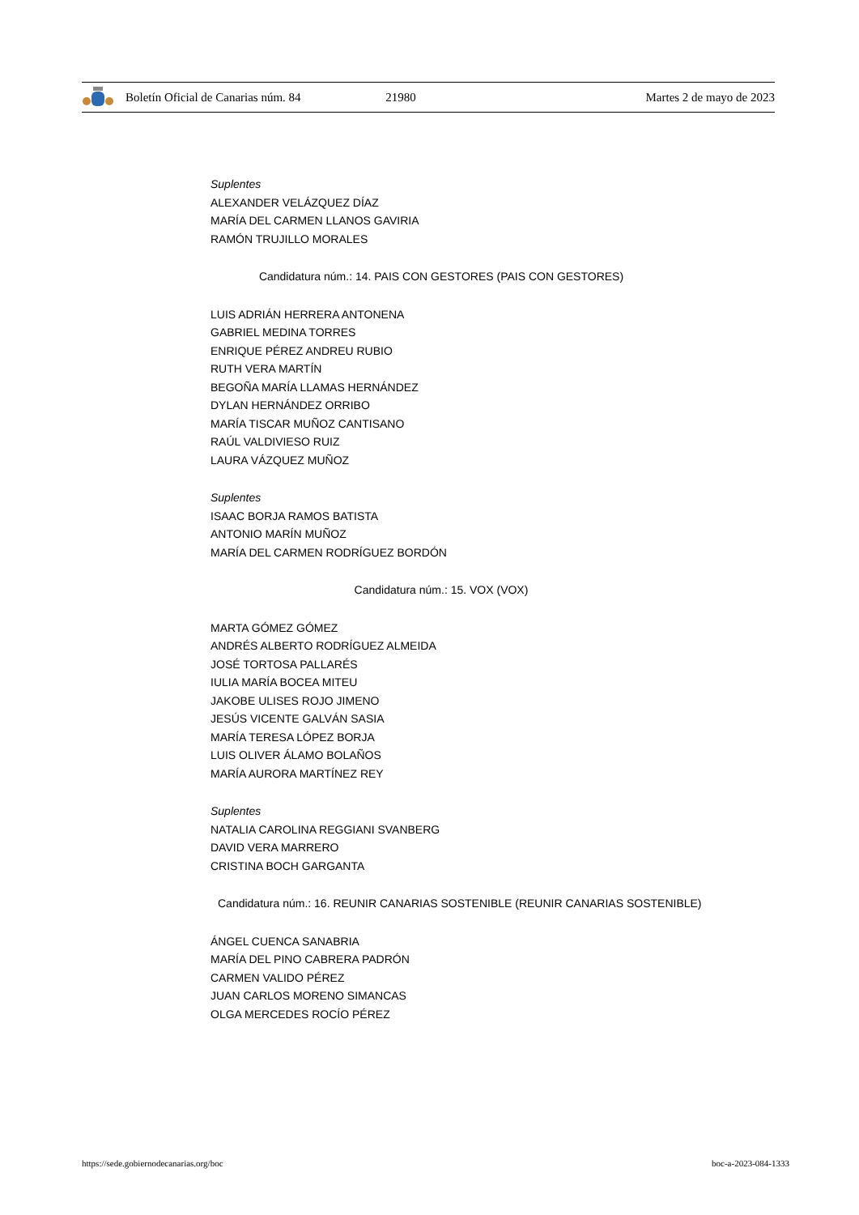Boletín Oficial de Canarias núm. 84 21980 Martes 2 de mayo de 2023
Suplentes
ALEXANDER VELÁZQUEZ DÍAZ
MARÍA DEL CARMEN LLANOS GAVIRIA
RAMÓN TRUJILLO MORALES
Candidatura núm.: 14. PAIS CON GESTORES (PAIS CON GESTORES)
LUIS ADRIÁN HERRERA ANTONENA
GABRIEL MEDINA TORRES
ENRIQUE PÉREZ ANDREU RUBIO
RUTH VERA MARTÍN
BEGOÑA MARÍA LLAMAS HERNÁNDEZ
DYLAN HERNÁNDEZ ORRIBO
MARÍA TISCAR MUÑOZ CANTISANO
RAÚL VALDIVIESO RUIZ
LAURA VÁZQUEZ MUÑOZ
Suplentes
ISAAC BORJA RAMOS BATISTA
ANTONIO MARÍN MUÑOZ
MARÍA DEL CARMEN RODRÍGUEZ BORDÓN
Candidatura núm.: 15. VOX (VOX)
MARTA GÓMEZ GÓMEZ
ANDRÉS ALBERTO RODRÍGUEZ ALMEIDA
JOSÉ TORTOSA PALLARÉS
IULIA MARÍA BOCEA MITEU
JAKOBE ULISES ROJO JIMENO
JESÚS VICENTE GALVÁN SASIA
MARÍA TERESA LÓPEZ BORJA
LUIS OLIVER ÁLAMO BOLAÑOS
MARÍA AURORA MARTÍNEZ REY
Suplentes
NATALIA CAROLINA REGGIANI SVANBERG
DAVID VERA MARRERO
CRISTINA BOCH GARGANTA
Candidatura núm.: 16. REUNIR CANARIAS SOSTENIBLE (REUNIR CANARIAS SOSTENIBLE)
ÁNGEL CUENCA SANABRIA
MARÍA DEL PINO CABRERA PADRÓN
CARMEN VALIDO PÉREZ
JUAN CARLOS MORENO SIMANCAS
OLGA MERCEDES ROCÍO PÉREZ
https://sede.gobiernodecanarias.org/boc boc-a-2023-084-1333